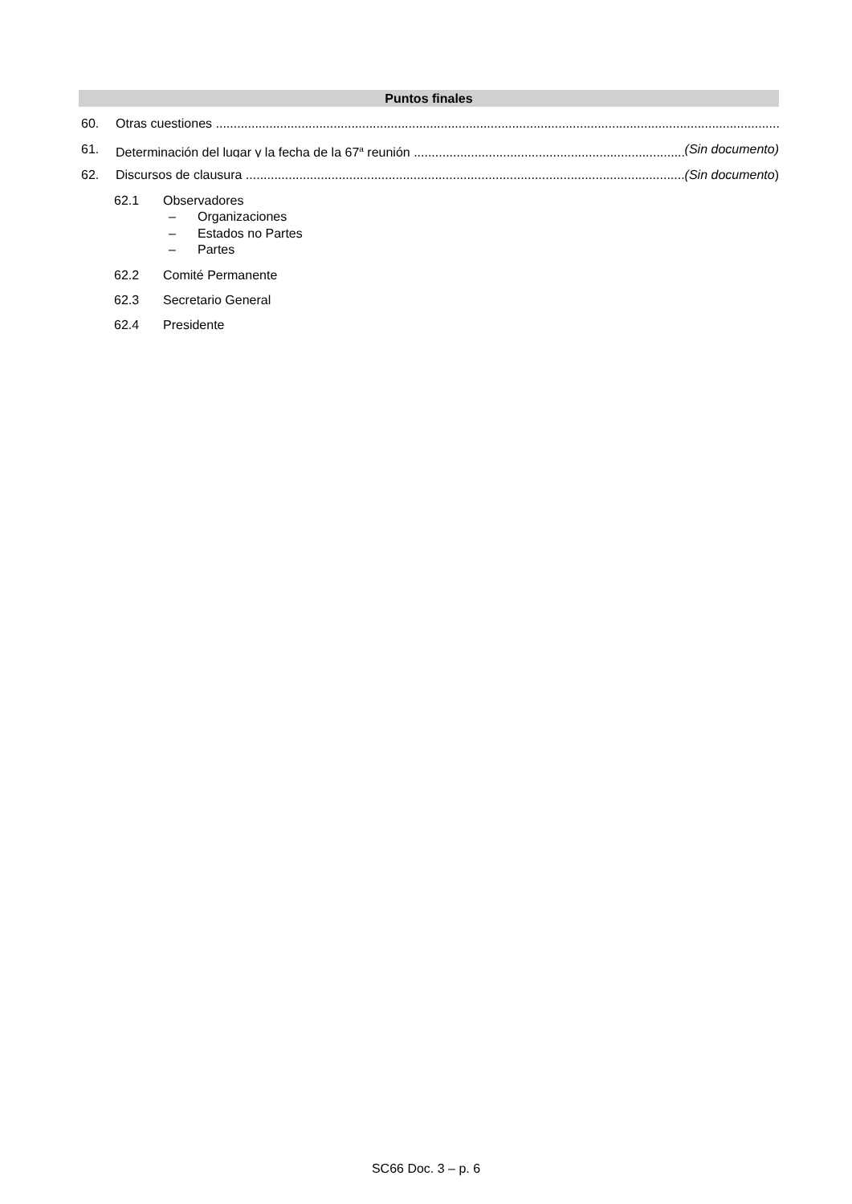Puntos finales
60. Otras cuestiones
61. Determinación del lugar y la fecha de la 67<sup>a</sup> reunión (Sin documento)
62. Discursos de clausura (Sin documento)
62.1 Observadores
– Organizaciones
– Estados no Partes
– Partes
62.2 Comité Permanente
62.3 Secretario General
62.4 Presidente
SC66 Doc. 3 – p. 6